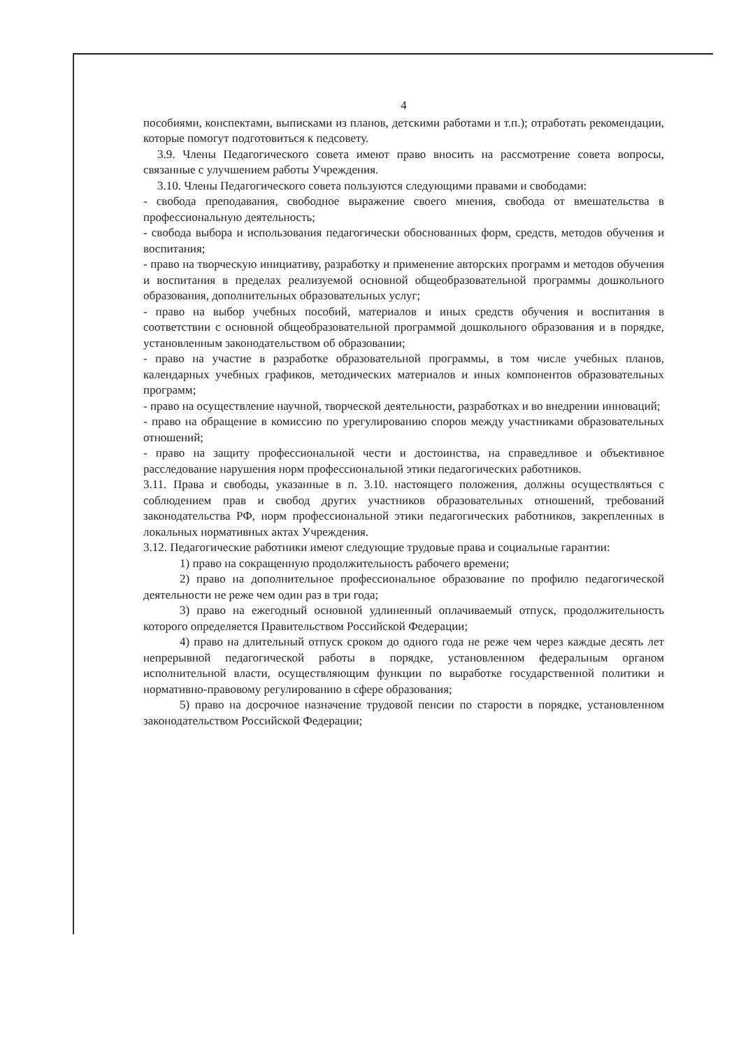4
пособиями, конспектами, выписками из планов, детскими работами и т.п.); отработать рекомендации, которые помогут подготовиться к педсовету.
3.9. Члены Педагогического совета имеют право вносить на рассмотрение совета вопросы, связанные с улучшением работы Учреждения.
3.10. Члены Педагогического совета пользуются следующими правами и свободами:
- свобода преподавания, свободное выражение своего мнения, свобода от вмешательства в профессиональную деятельность;
- свобода выбора и использования педагогически обоснованных форм, средств, методов обучения и воспитания;
- право на творческую инициативу, разработку и применение авторских программ и методов обучения и воспитания в пределах реализуемой основной общеобразовательной программы дошкольного образования, дополнительных образовательных услуг;
- право на выбор учебных пособий, материалов и иных средств обучения и воспитания в соответствии с основной общеобразовательной программой дошкольного образования и в порядке, установленным законодательством об образовании;
- право на участие в разработке образовательной программы, в том числе учебных планов, календарных учебных графиков, методических материалов и иных компонентов образовательных программ;
- право на осуществление научной, творческой деятельности, разработках и во внедрении инноваций;
- право на обращение в комиссию по урегулированию споров между участниками образовательных отношений;
- право на защиту профессиональной чести и достоинства, на справедливое и объективное расследование нарушения норм профессиональной этики педагогических работников.
3.11. Права и свободы, указанные в п. 3.10. настоящего положения, должны осуществляться с соблюдением прав и свобод других участников образовательных отношений, требований законодательства РФ, норм профессиональной этики педагогических работников, закрепленных в локальных нормативных актах Учреждения.
3.12. Педагогические работники имеют следующие трудовые права и социальные гарантии:
1) право на сокращенную продолжительность рабочего времени;
2) право на дополнительное профессиональное образование по профилю педагогической деятельности не реже чем один раз в три года;
3) право на ежегодный основной удлиненный оплачиваемый отпуск, продолжительность которого определяется Правительством Российской Федерации;
4) право на длительный отпуск сроком до одного года не реже чем через каждые десять лет непрерывной педагогической работы в порядке, установленном федеральным органом исполнительной власти, осуществляющим функции по выработке государственной политики и нормативно-правовому регулированию в сфере образования;
5) право на досрочное назначение трудовой пенсии по старости в порядке, установленном законодательством Российской Федерации;